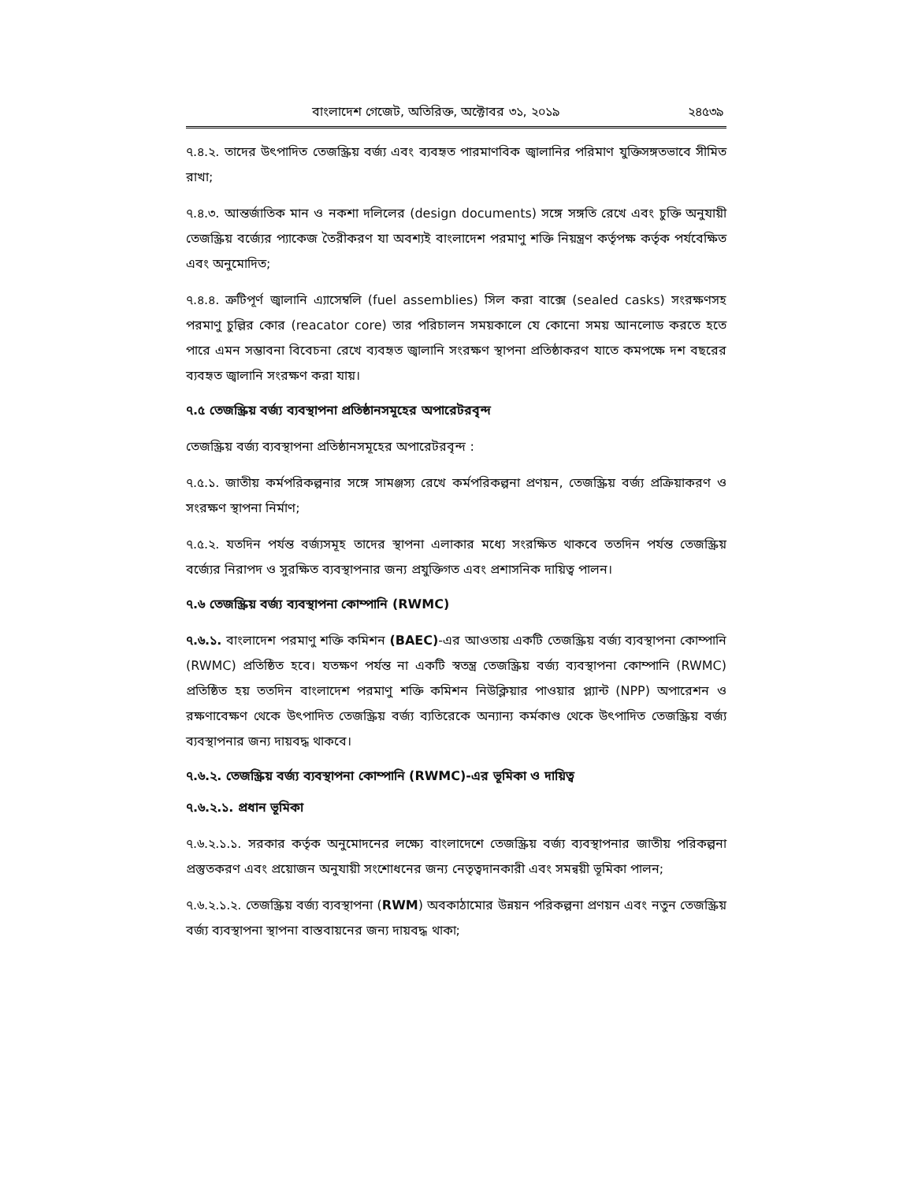বাংলাদেশ গেজেট, অতিরিক্ত, অক্টোবর ৩১, ২০১৯ ২৪৫৩৯
৭.৪.২. তাদের উৎপাদিত তেজস্ক্রিয় বর্জ্য এবং ব্যবহৃত পারমাণবিক জ্বালানির পরিমাণ যুক্তিসঙ্গতভাবে সীমিত রাখা;
৭.৪.৩. আন্তর্জাতিক মান ও নকশা দলিলের (design documents) সঙ্গে সঙ্গতি রেখে এবং চুক্তি অনুযায়ী তেজস্ক্রিয় বর্জ্যের প্যাকেজ তৈরীকরণ যা অবশ্যই বাংলাদেশ পরমাণু শক্তি নিয়ন্ত্রণ কর্তৃপক্ষ কর্তৃক পর্যবেক্ষিত এবং অনুমোদিত;
৭.৪.৪. ত্রুটিপূর্ণ জ্বালানি এ্যাসেম্বলি (fuel assemblies) সিল করা বাক্সে (sealed casks) সংরক্ষণসহ পরমাণু চুল্লির কোর (reacator core) তার পরিচালন সময়কালে যে কোনো সময় আনলোড করতে হতে পারে এমন সম্ভাবনা বিবেচনা রেখে ব্যবহৃত জ্বালানি সংরক্ষণ স্থাপনা প্রতিষ্ঠাকরণ যাতে কমপক্ষে দশ বছরের ব্যবহৃত জ্বালানি সংরক্ষণ করা যায়।
৭.৫ তেজস্ক্রিয় বর্জ্য ব্যবস্থাপনা প্রতিষ্ঠানসমূহের অপারেটরবৃন্দ
তেজস্ক্রিয় বর্জ্য ব্যবস্থাপনা প্রতিষ্ঠানসমূহের অপারেটরবৃন্দ :
৭.৫.১. জাতীয় কর্মপরিকল্পনার সঙ্গে সামঞ্জস্য রেখে কর্মপরিকল্পনা প্রণয়ন, তেজস্ক্রিয় বর্জ্য প্রক্রিয়াকরণ ও সংরক্ষণ স্থাপনা নির্মাণ;
৭.৫.২. যতদিন পর্যন্ত বর্জ্যসমূহ তাদের স্থাপনা এলাকার মধ্যে সংরক্ষিত থাকবে ততদিন পর্যন্ত তেজস্ক্রিয় বর্জ্যের নিরাপদ ও সুরক্ষিত ব্যবস্থাপনার জন্য প্রযুক্তিগত এবং প্রশাসনিক দায়িত্ব পালন।
৭.৬ তেজস্ক্রিয় বর্জ্য ব্যবস্থাপনা কোম্পানি (RWMC)
৭.৬.১. বাংলাদেশ পরমাণু শক্তি কমিশন (BAEC)-এর আওতায় একটি তেজস্ক্রিয় বর্জ্য ব্যবস্থাপনা কোম্পানি (RWMC) প্রতিষ্ঠিত হবে। যতক্ষণ পর্যন্ত না একটি স্বতন্ত্র তেজস্ক্রিয় বর্জ্য ব্যবস্থাপনা কোম্পানি (RWMC) প্রতিষ্ঠিত হয় ততদিন বাংলাদেশ পরমাণু শক্তি কমিশন নিউক্লিয়ার পাওয়ার প্ল্যান্ট (NPP) অপারেশন ও রক্ষণাবেক্ষণ থেকে উৎপাদিত তেজস্ক্রিয় বর্জ্য ব্যতিরেকে অন্যান্য কর্মকাণ্ড থেকে উৎপাদিত তেজস্ক্রিয় বর্জ্য ব্যবস্থাপনার জন্য দায়বদ্ধ থাকবে।
৭.৬.২. তেজস্ক্রিয় বর্জ্য ব্যবস্থাপনা কোম্পানি (RWMC)-এর ভূমিকা ও দায়িত্ব
৭.৬.২.১. প্রধান ভূমিকা
৭.৬.২.১.১. সরকার কর্তৃক অনুমোদনের লক্ষ্যে বাংলাদেশে তেজস্ক্রিয় বর্জ্য ব্যবস্থাপনার জাতীয় পরিকল্পনা প্রস্তুতকরণ এবং প্রয়োজন অনুযায়ী সংশোধনের জন্য নেতৃত্বদানকারী এবং সমন্বয়ী ভূমিকা পালন;
৭.৬.২.১.২. তেজস্ক্রিয় বর্জ্য ব্যবস্থাপনা (RWM) অবকাঠামোর উন্নয়ন পরিকল্পনা প্রণয়ন এবং নতুন তেজস্ক্রিয় বর্জ্য ব্যবস্থাপনা স্থাপনা বাস্তবায়নের জন্য দায়বদ্ধ থাকা;